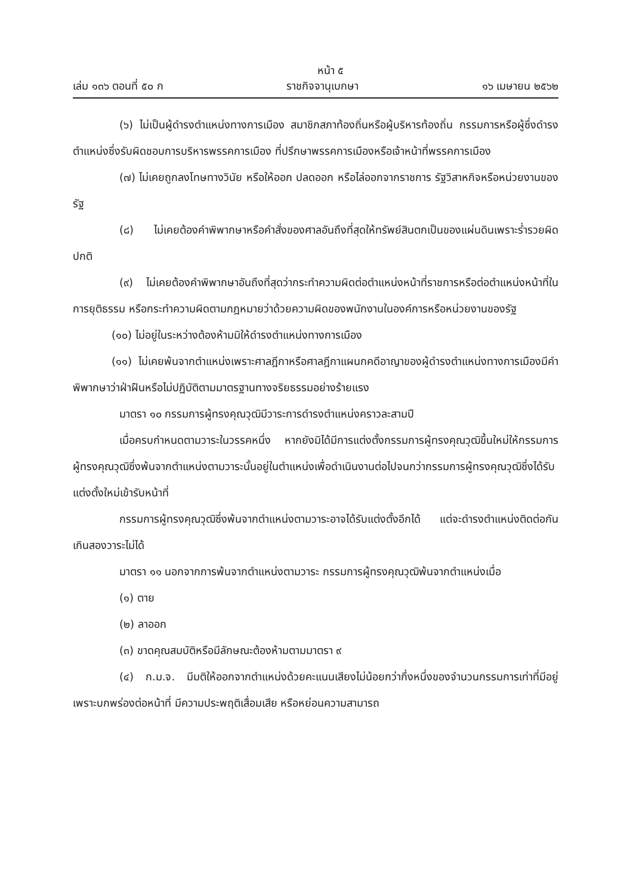หน้า ๕
เล่ม ๑๓๖ ตอนที่ ๕๐ ก ราชกิจจานุเบกษา ๑๖ เมษายน ๒๕๖๒
(๖) ไม่เป็นผู้ดำรงตำแหน่งทางการเมือง สมาชิกสภาท้องถิ่นหรือผู้บริหารท้องถิ่น กรรมการหรือผู้ซึ่งดำรงตำแหน่งซึ่งรับผิดชอบการบริหารพรรคการเมือง ที่ปรึกษาพรรคการเมืองหรือเจ้าหน้าที่พรรคการเมือง
(๗) ไม่เคยถูกลงโทษทางวินัย หรือให้ออก ปลดออก หรือไล่ออกจากราชการ รัฐวิสาหกิจหรือหน่วยงานของรัฐ
(๘) ไม่เคยต้องคำพิพากษาหรือคำสั่งของศาลอันถึงที่สุดให้ทรัพย์สินตกเป็นของแผ่นดินเพราะร่ำรวยผิดปกติ
(๙) ไม่เคยต้องคำพิพากษาอันถึงที่สุดว่ากระทำความผิดต่อตำแหน่งหน้าที่ราชการหรือต่อตำแหน่งหน้าที่ในการยุติธรรม หรือกระทำความผิดตามกฎหมายว่าด้วยความผิดของพนักงานในองค์การหรือหน่วยงานของรัฐ
(๑๐) ไม่อยู่ในระหว่างต้องห้ามมิให้ดำรงตำแหน่งทางการเมือง
(๑๑) ไม่เคยพ้นจากตำแหน่งเพราะศาลฎีกาหรือศาลฎีกาแผนกคดีอาญาของผู้ดำรงตำแหน่งทางการเมืองมีคำพิพากษาว่าฝ่าฝืนหรือไม่ปฏิบัติตามมาตรฐานทางจริยธรรมอย่างร้ายแรง
มาตรา ๑๐ กรรมการผู้ทรงคุณวุฒิมีวาระการดำรงตำแหน่งคราวละสามปี
เมื่อครบกำหนดตามวาระในวรรคหนึ่ง หากยังมิได้มีการแต่งตั้งกรรมการผู้ทรงคุณวุฒิขึ้นใหม่ให้กรรมการผู้ทรงคุณวุฒิซึ่งพ้นจากตำแหน่งตามวาระนั้นอยู่ในตำแหน่งเพื่อดำเนินงานต่อไปจนกว่ากรรมการผู้ทรงคุณวุฒิซึ่งได้รับแต่งตั้งใหม่เข้ารับหน้าที่
กรรมการผู้ทรงคุณวุฒิซึ่งพ้นจากตำแหน่งตามวาระอาจได้รับแต่งตั้งอีกได้ แต่จะดำรงตำแหน่งติดต่อกันเกินสองวาระไม่ได้
มาตรา ๑๑ นอกจากการพ้นจากตำแหน่งตามวาระ กรรมการผู้ทรงคุณวุฒิพ้นจากตำแหน่งเมื่อ
(๑) ตาย
(๒) ลาออก
(๓) ขาดคุณสมบัติหรือมีลักษณะต้องห้ามตามมาตรา ๙
(๔) ก.ม.จ. มีมติให้ออกจากตำแหน่งด้วยคะแนนเสียงไม่น้อยกว่ากึ่งหนึ่งของจำนวนกรรมการเท่าที่มีอยู่ เพราะบกพร่องต่อหน้าที่ มีความประพฤติเสื่อมเสีย หรือหย่อนความสามารถ